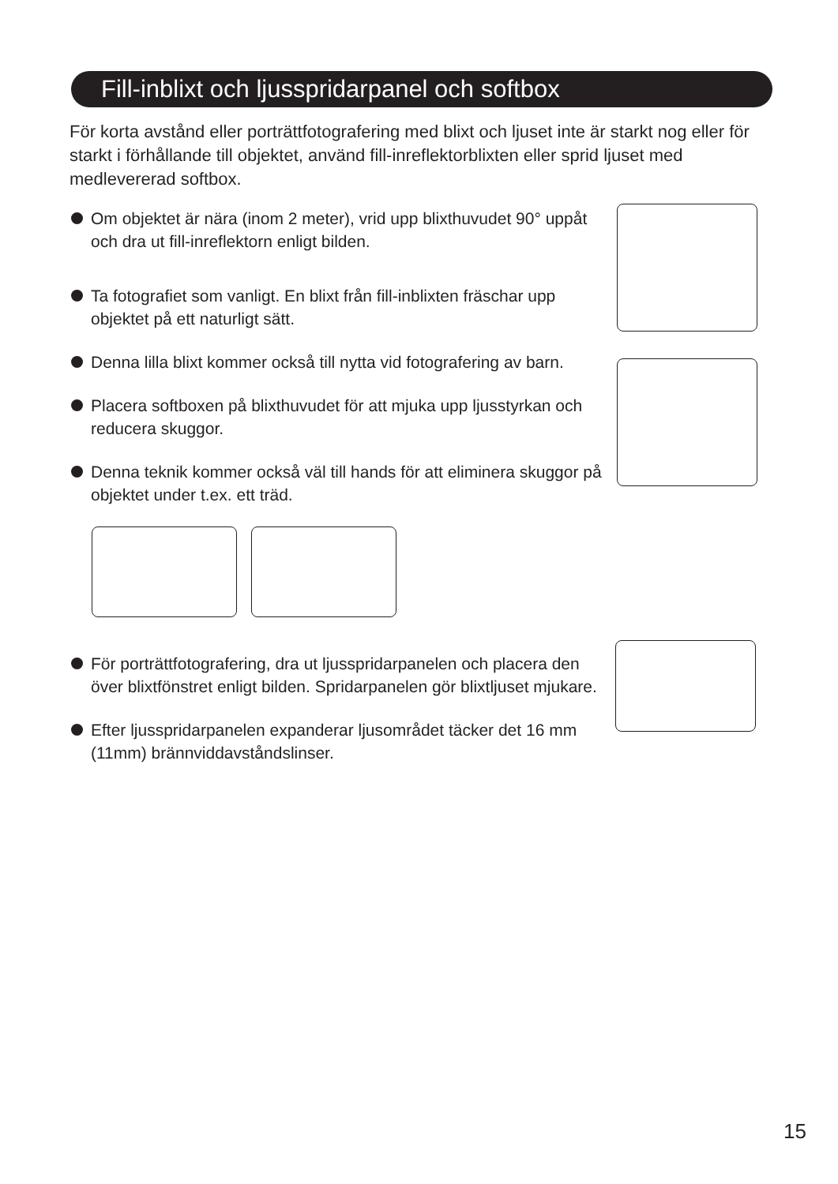Fill-inblixt och ljusspridarpanel och softbox
För korta avstånd eller porträttfotografering med blixt och ljuset inte är starkt nog eller för starkt i förhållande till objektet, använd fill-inreflektorblixten eller sprid ljuset med medlevererad softbox.
Om objektet är nära (inom 2 meter), vrid upp blixthuvudet 90° uppåt och dra ut fill-inreflektorn enligt bilden.
Ta fotografiet som vanligt. En blixt från fill-inblixten fräschar upp objektet på ett naturligt sätt.
Denna lilla blixt kommer också till nytta vid fotografering av barn.
Placera softboxen på blixthuvudet för att mjuka upp ljusstyrkan och reducera skuggor.
Denna teknik kommer också väl till hands för att eliminera skuggor på objektet under t.ex. ett träd.
För porträttfotografering, dra ut ljusspridarpanelen och placera den över blixtfönstret enligt bilden. Spridarpanelen gör blixtljuset mjukare.
Efter ljusspridarpanelen expanderar ljusområdet täcker det 16 mm (11mm) brännviddavståndslinser.
15